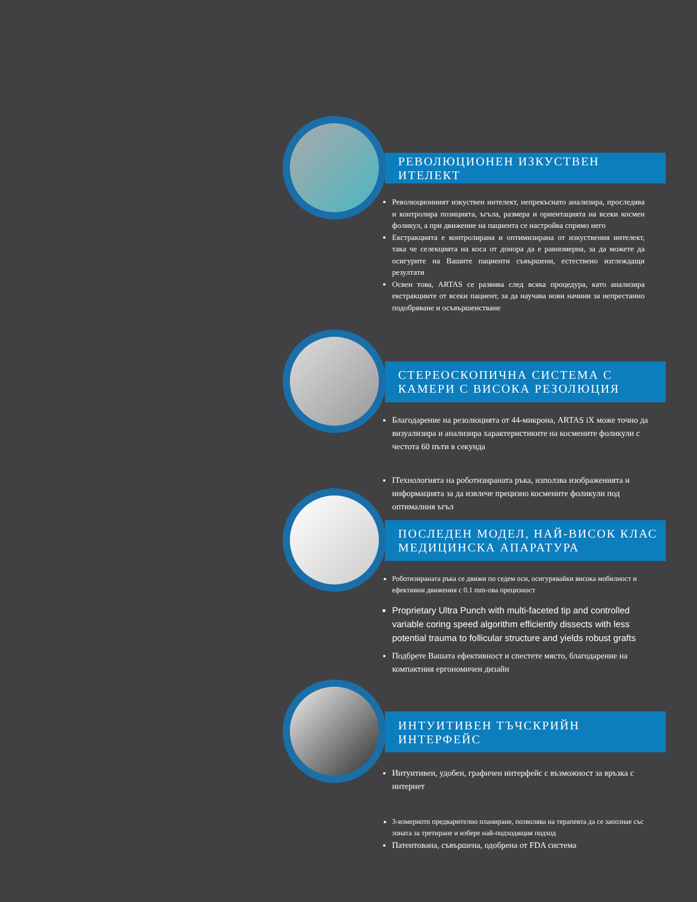РЕВОЛЮЦИОНЕН ИЗКУСТВЕН ИТЕЛЕКТ
Революционният изкуствен интелект, непрекъснато анализира, проследява и контролира позицията, ъгъла, размера и ориентацията на всеки космен фоликул, а при движение на пациента се настройва спрямо него
Екстракцията е контролирана и оптимизирана от изкуствения интелект, така че селекцията на коса от донора да е равномерна, за да можете да осигурите на Вашите пациенти съвършени, естествено изглеждащи резултати
Освен това, ARTAS се развива след всяка процедура, като анализира екстракциите от всеки пациент, за да научава нови начини за непрестанно подобряване и осъвършенстване
СТЕРЕОСКОПИЧНА СИСТЕМА С
КАМЕРИ С ВИСОКА РЕЗОЛЮЦИЯ
Благодарение на резолюцията от 44-микрона, ARTAS iX може точно да визуализира и анализира характеристиките на космените фоликули с честота 60 пъти в секунда
ІТехнологията на роботизираната ръка, използва изображенията и информацията за да извлече прецизно космените фоликули под оптималния ъгъл
ПОСЛЕДЕН МОДЕЛ, НАЙ-ВИСОК КЛАС
МЕДИЦИНСКА АПАРАТУРА
Роботизираната ръка се движи по седем оси, осигурявайки висока мобилност и ефективни движения с 0.1 mm-ова прецизност
Proprietary Ultra Punch with multi-faceted tip and controlled variable coring speed algorithm efficiently dissects with less potential trauma to follicular structure and yields robust grafts
Подбрете Вашата ефективност и спестете място, благодарение на компактния ергономичен дизайн
ИНТУИТИВЕН ТЪЧСКРИЙН ИНТЕРФЕЙС
Интуитивен, удобен, графичен интерфейс с възможност за връзка с интернет
3-измерното предварително планиране, позволява на терапевта да се запознае със зоната за третиране и избере най-подходящия подход
Патентована, съвършена, одобрена от FDA система